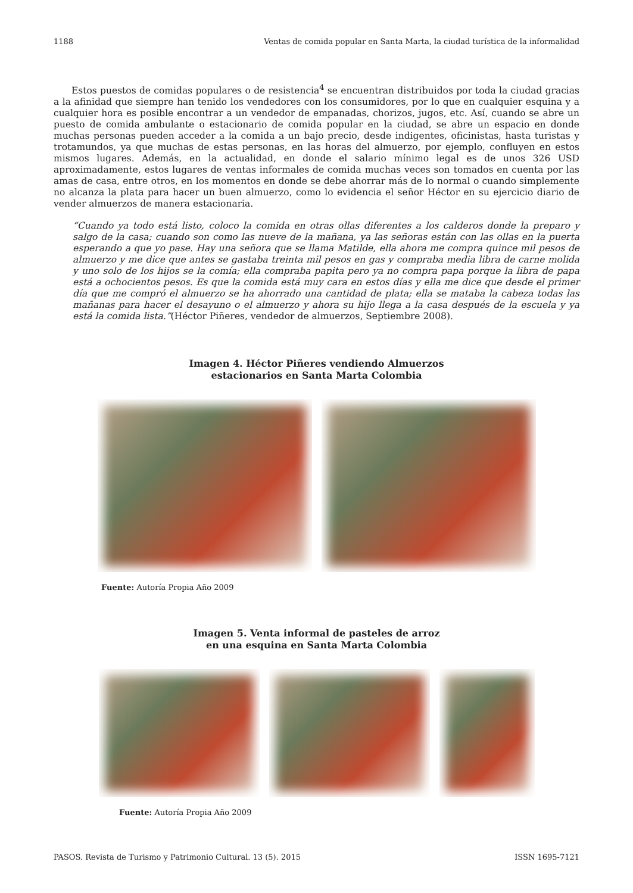1188 Ventas de comida popular en Santa Marta, la ciudad turística de la informalidad
Estos puestos de comidas populares o de resistencia<sup>4</sup> se encuentran distribuidos por toda la ciudad gracias a la afinidad que siempre han tenido los vendedores con los consumidores, por lo que en cualquier esquina y a cualquier hora es posible encontrar a un vendedor de empanadas, chorizos, jugos, etc. Así, cuando se abre un puesto de comida ambulante o estacionario de comida popular en la ciudad, se abre un espacio en donde muchas personas pueden acceder a la comida a un bajo precio, desde indigentes, oficinistas, hasta turistas y trotamundos, ya que muchas de estas personas, en las horas del almuerzo, por ejemplo, confluyen en estos mismos lugares. Además, en la actualidad, en donde el salario mínimo legal es de unos 326 USD aproximadamente, estos lugares de ventas informales de comida muchas veces son tomados en cuenta por las amas de casa, entre otros, en los momentos en donde se debe ahorrar más de lo normal o cuando simplemente no alcanza la plata para hacer un buen almuerzo, como lo evidencia el señor Héctor en su ejercicio diario de vender almuerzos de manera estacionaria.
“Cuando ya todo está listo, coloco la comida en otras ollas diferentes a los calderos donde la preparo y salgo de la casa; cuando son como las nueve de la mañana, ya las señoras están con las ollas en la puerta esperando a que yo pase. Hay una señora que se llama Matilde, ella ahora me compra quince mil pesos de almuerzo y me dice que antes se gastaba treinta mil pesos en gas y compraba media libra de carne molida y uno solo de los hijos se la comía; ella compraba papita pero ya no compra papa porque la libra de papa está a ochocientos pesos. Es que la comida está muy cara en estos días y ella me dice que desde el primer día que me compró el almuerzo se ha ahorrado una cantidad de plata; ella se mataba la cabeza todas las mañanas para hacer el desayuno o el almuerzo y ahora su hijo llega a la casa después de la escuela y ya está la comida lista.”(Héctor Piñeres, vendedor de almuerzos, Septiembre 2008).
Imagen 4. Héctor Piñeres vendiendo Almuerzos
estacionarios en Santa Marta Colombia
Fuente: Autoría Propia Año 2009
Imagen 5. Venta informal de pasteles de arroz
en una esquina en Santa Marta Colombia
Fuente: Autoría Propia Año 2009
PASOS. Revista de Turismo y Patrimonio Cultural. 13 (5). 2015 ISSN 1695-7121